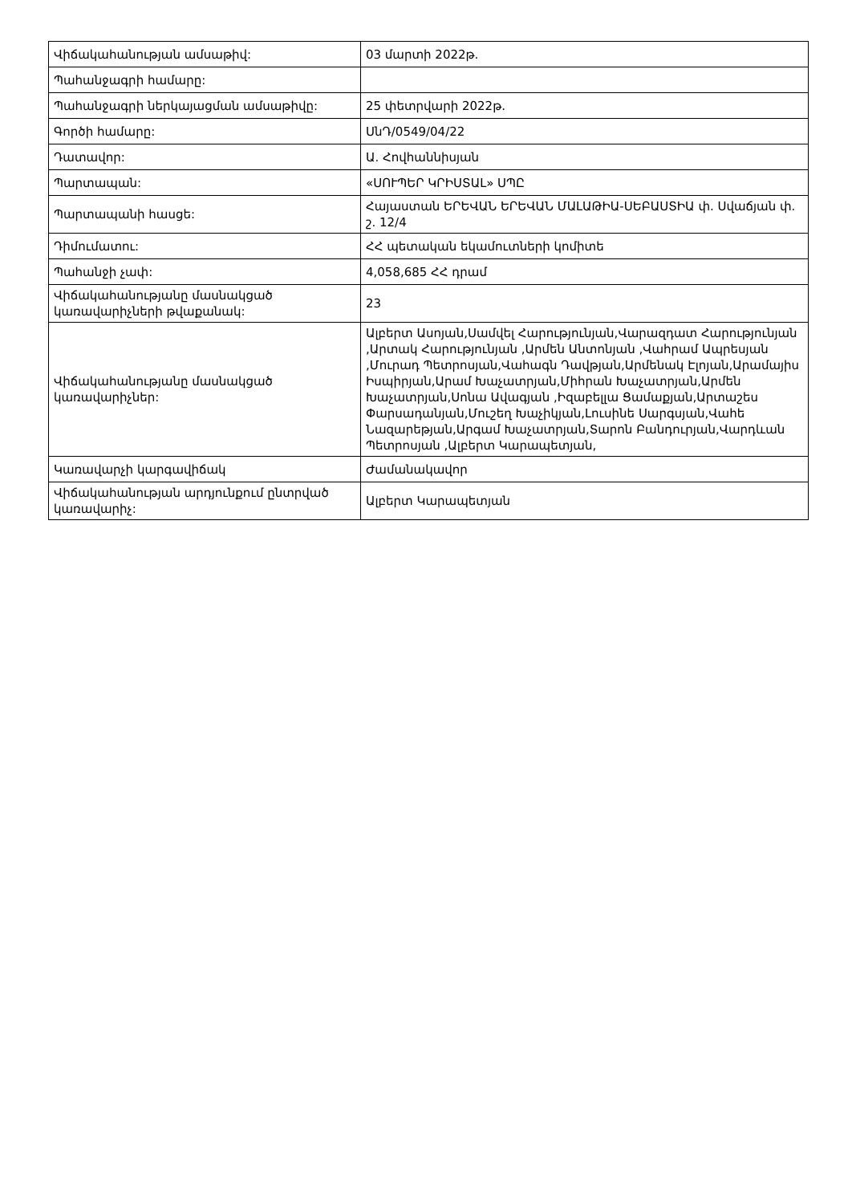| Վիճակահանության ամսաթիվ: | 03 մարտի 2022թ. |
| Պահանջագրի համարը: | |
| Պահանջագրի ներկայացման ամսաթիվը: | 25 փետրվարի 2022թ. |
| Գործի համարը: | ՍնԴ/0549/04/22 |
| Դատավոր: | Ա. Հովհաննիսյան |
| Պարտապան: | «ՍՈՒՊԵՐ ԿՐԻՍՏԱԼ» ՍՊԸ |
| Պարտապանի հասցե: | Հայաստան ԵՐԵՎԱՆ ԵՐԵՎԱՆ ՄԱԼԱԹԻԱ-ՍԵԲԱՍՏԻԱ փ. Սվաճյան փ. շ. 12/4 |
| Դիմումատու: | ՀՀ պետական եկամուտների կոմիտե |
| Պահանջի չափ: | 4,058,685 ՀՀ դրամ |
| Վիճակահանությանը մասնակցած կառավարիչների թվաքանակ: | 23 |
| Վիճակահանությանը մասնակցած կառավարիչներ: | Ալբերտ Ասոյան,Սամվել Հարությունյան,Վարազդատ Հարությունյան ,Արտակ Հարությունյան ,Արմեն Անտոնյան ,Վահրամ Ապրեսյան ,Մուրադ Պետրոսյան,Վահագն Դավթյան,Արմենակ Էլոյան,Արամայիս Իսպիրյան,Արամ Խաչատրյան,Միհրան Խաչատրյան,Արմեն Խաչատրյան,Սոնա Ավագյան ,Իզաբելլա Ցամաքյան,Արտաշես Փարսադանյան,Մուշեղ Խաչիկյան,Լուսինե Սարգսյան,Վահե Նազարեթյան,Արգամ Խաչատրյան,Տարոն Բանդուրյան,Վարդևան Պետրոսյան ,Ալբերտ Կարապետյան, |
| Կառավարչի կարգավիճակ | Ժամանակավոր |
| Վիճակահանության արդյունքում ընտրված կառավարիչ: | Ալբերտ Կարապետյան |